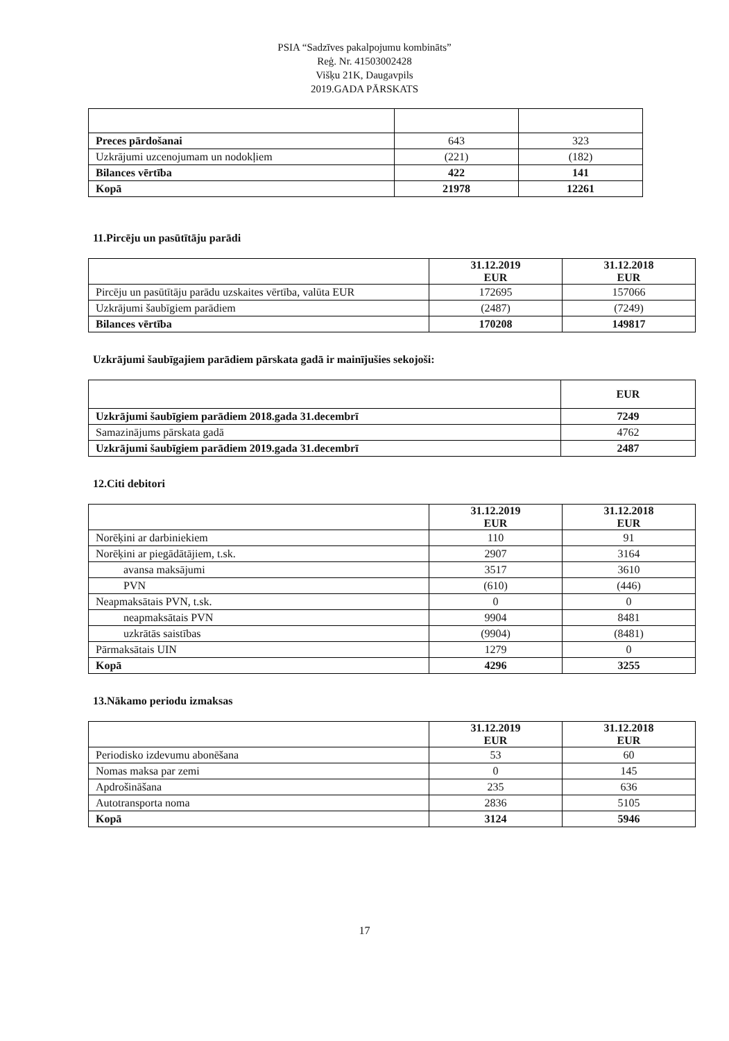PSIA “Sadzīves pakalpojumu kombināts”
Reģ. Nr. 41503002428
Višķu 21K, Daugavpils
2019.GADA PĀRSKATS
| Preces pārdošanai | 643 | 323 |
| Uzkrājumi uzcenojumam un nodokļiem | (221) | (182) |
| Bilances vērtība | 422 | 141 |
| Kopā | 21978 | 12261 |
11.Pircēju un pasūtītāju parādi
| | 31.12.2019 EUR | 31.12.2018 EUR |
| --- | --- | --- |
| Pircēju un pasūtītāju parādu uzskaites vērtība, valūta EUR | 172695 | 157066 |
| Uzkrājumi šaubīgiem parādiem | (2487) | (7249) |
| Bilances vērtība | 170208 | 149817 |
Uzkrājumi šaubīgajiem parādiem pārskata gadā ir mainījušies sekojoši:
| | EUR |
| --- | --- |
| Uzkrājumi šaubīgiem parādiem 2018.gada 31.decembrī | 7249 |
| Samazinājums pārskata gadā | 4762 |
| Uzkrājumi šaubīgiem parādiem 2019.gada 31.decembrī | 2487 |
12.Citi debitori
| | 31.12.2019 EUR | 31.12.2018 EUR |
| --- | --- | --- |
| Norēķini ar darbiniekiem | 110 | 91 |
| Norēķini ar piegādātājiem, t.sk. | 2907 | 3164 |
| avansa maksājumi | 3517 | 3610 |
| PVN | (610) | (446) |
| Neapmaksātais PVN, t.sk. | 0 | 0 |
| neapmaksātais PVN | 9904 | 8481 |
| uzkrātās saistības | (9904) | (8481) |
| Pārmaksātais UIN | 1279 | 0 |
| Kopā | 4296 | 3255 |
13.Nākamo periodu izmaksas
| | 31.12.2019 EUR | 31.12.2018 EUR |
| --- | --- | --- |
| Periodisko izdevumu abonēšana | 53 | 60 |
| Nomas maksa par zemi | 0 | 145 |
| Apdrošināšana | 235 | 636 |
| Autotransporta noma | 2836 | 5105 |
| Kopā | 3124 | 5946 |
17